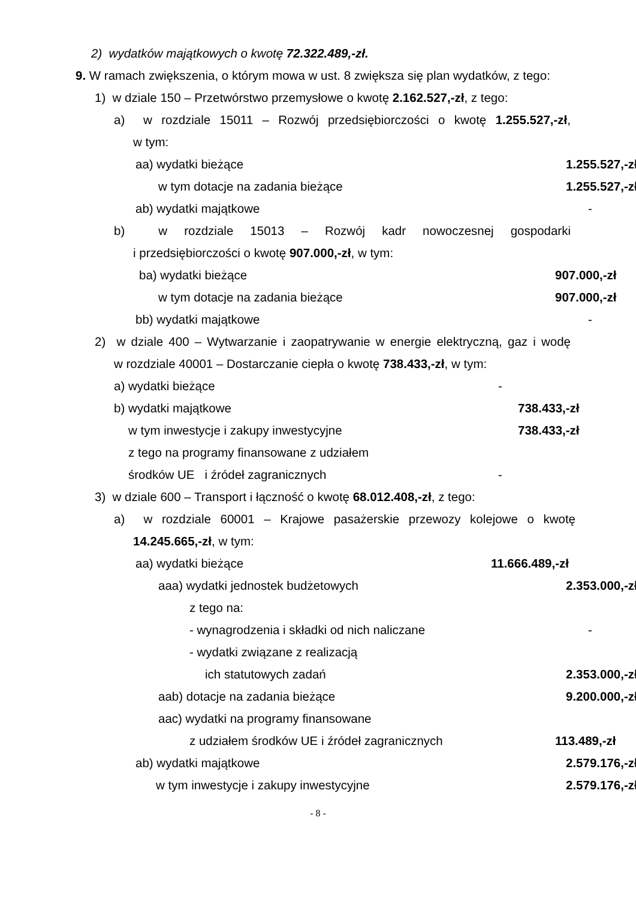2) wydatków majątkowych o kwotę 72.322.489,-zł.
9. W ramach zwiększenia, o którym mowa w ust. 8 zwiększa się plan wydatków, z tego:
1) w dziale 150 – Przetwórstwo przemysłowe o kwotę 2.162.527,-zł, z tego:
a) w rozdziale 15011 – Rozwój przedsiębiorczości o kwotę 1.255.527,-zł,
w tym:
aa) wydatki bieżące 1.255.527,-zł
w tym dotacje na zadania bieżące 1.255.527,-zł
ab) wydatki majątkowe -
b) w rozdziale 15013 – Rozwój kadr nowoczesnej gospodarki
i przedsiębiorczości o kwotę 907.000,-zł, w tym:
ba) wydatki bieżące 907.000,-zł
w tym dotacje na zadania bieżące 907.000,-zł
bb) wydatki majątkowe -
2) w dziale 400 – Wytwarzanie i zaopatrywanie w energie elektryczną, gaz i wodę
w rozdziale 40001 – Dostarczanie ciepła o kwotę 738.433,-zł, w tym:
a) wydatki bieżące -
b) wydatki majątkowe 738.433,-zł
w tym inwestycje i zakupy inwestycyjne 738.433,-zł
z tego na programy finansowane z udziałem
środków UE i źródeł zagranicznych -
3) w dziale 600 – Transport i łączność o kwotę 68.012.408,-zł, z tego:
a) w rozdziale 60001 – Krajowe pasażerskie przewozy kolejowe o kwotę
14.245.665,-zł, w tym:
aa) wydatki bieżące 11.666.489,-zł
aaa) wydatki jednostek budżetowych 2.353.000,-zł
z tego na:
- wynagrodzenia i składki od nich naliczane -
- wydatki związane z realizacją
ich statutowych zadań 2.353.000,-zł
aab) dotacje na zadania bieżące 9.200.000,-zł,
aac) wydatki na programy finansowane
z udziałem środków UE i źródeł zagranicznych 113.489,-zł
ab) wydatki majątkowe 2.579.176,-zł
w tym inwestycje i zakupy inwestycyjne 2.579.176,-zł
- 8 -